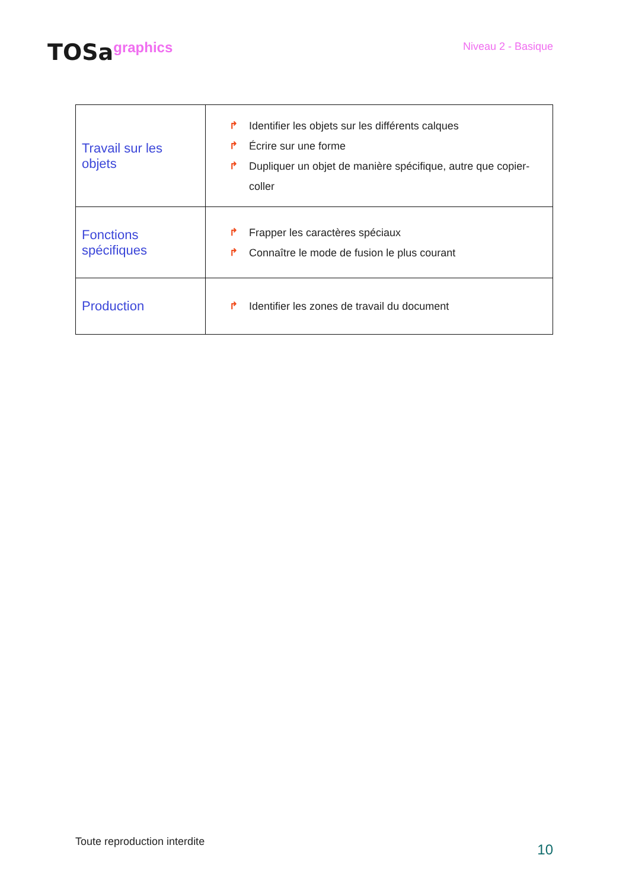TOSagraphics
Niveau 2 - Basique
| Travail sur les objets | ↱ Identifier les objets sur les différents calques ↱ Écrire sur une forme ↱ Dupliquer un objet de manière spécifique, autre que copier-coller |
| Fonctions spécifiques | ↱ Frapper les caractères spéciaux ↱ Connaître le mode de fusion le plus courant |
| Production | ↱ Identifier les zones de travail du document |
Toute reproduction interdite
10